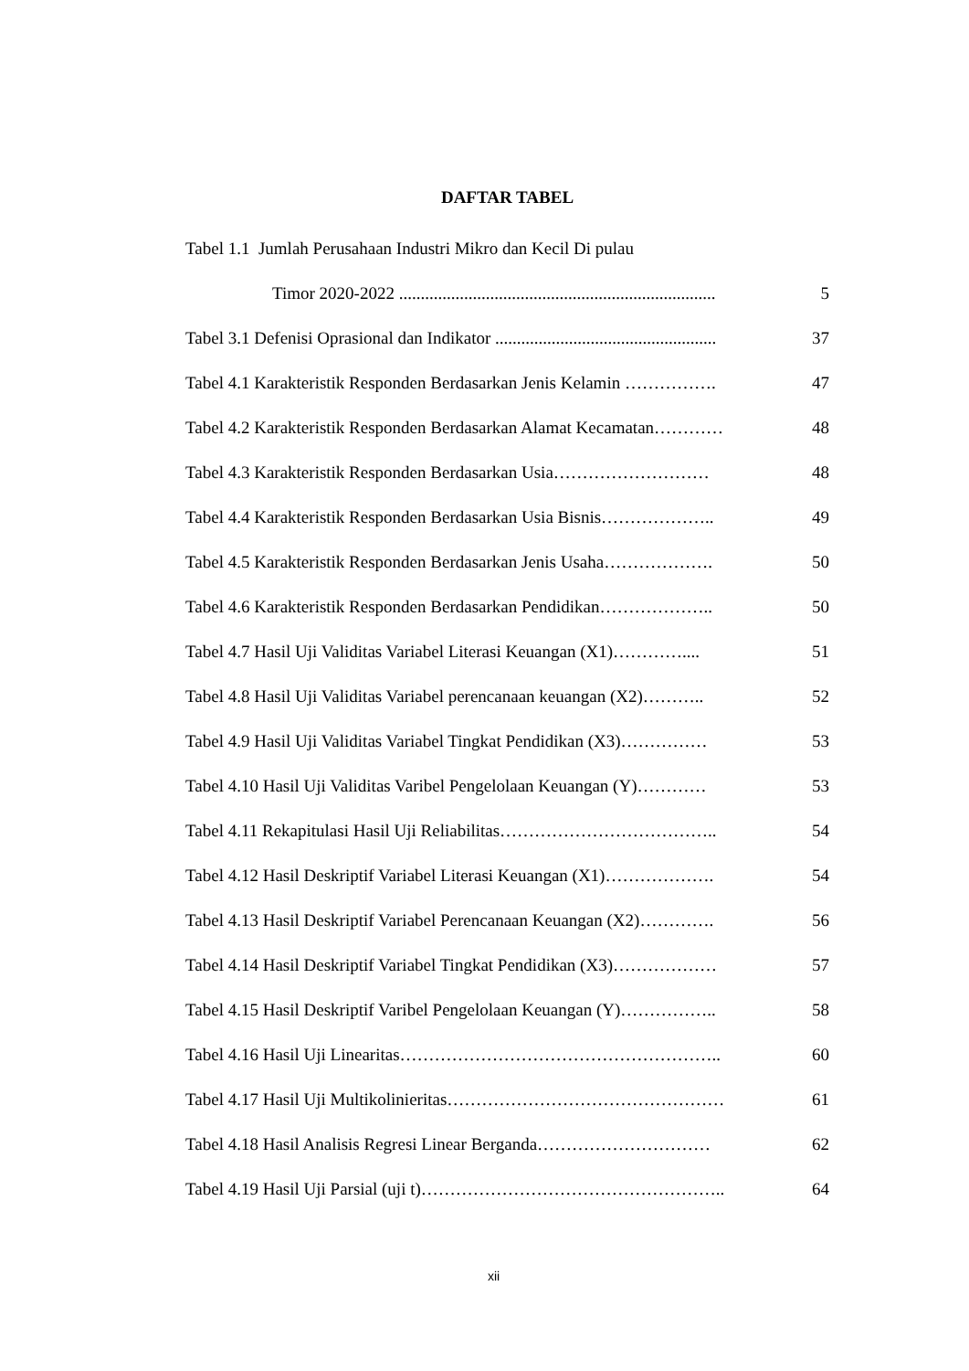DAFTAR TABEL
Tabel 1.1 Jumlah Perusahaan Industri Mikro dan Kecil Di pulau
Timor 2020-2022 ......................................................................... 5
Tabel 3.1 Defenisi Oprasional dan Indikator ................................................... 37
Tabel 4.1 Karakteristik Responden Berdasarkan Jenis Kelamin ……………. 47
Tabel 4.2 Karakteristik Responden Berdasarkan Alamat Kecamatan………… 48
Tabel 4.3 Karakteristik Responden Berdasarkan Usia……………………… 48
Tabel 4.4 Karakteristik Responden Berdasarkan Usia Bisnis……………….. 49
Tabel 4.5 Karakteristik Responden Berdasarkan Jenis Usaha………………. 50
Tabel 4.6 Karakteristik Responden Berdasarkan Pendidikan……………….. 50
Tabel 4.7 Hasil Uji Validitas Variabel Literasi Keuangan (X1)………….... 51
Tabel 4.8 Hasil Uji Validitas Variabel perencanaan keuangan (X2)……….. 52
Tabel 4.9 Hasil Uji Validitas Variabel Tingkat Pendidikan (X3)…………… 53
Tabel 4.10 Hasil Uji Validitas Varibel Pengelolaan Keuangan (Y)………… 53
Tabel 4.11 Rekapitulasi Hasil Uji Reliabilitas……………………………….. 54
Tabel 4.12 Hasil Deskriptif Variabel Literasi Keuangan (X1)………………. 54
Tabel 4.13 Hasil Deskriptif Variabel Perencanaan Keuangan (X2)…………. 56
Tabel 4.14 Hasil Deskriptif Variabel Tingkat Pendidikan (X3)……………… 57
Tabel 4.15 Hasil Deskriptif Varibel Pengelolaan Keuangan (Y)…………….. 58
Tabel 4.16 Hasil Uji Linearitas……………………………………………….. 60
Tabel 4.17 Hasil Uji Multikolinieritas………………………………………… 61
Tabel 4.18 Hasil Analisis Regresi Linear Berganda………………………… 62
Tabel 4.19 Hasil Uji Parsial (uji t)…………………………………………….. 64
xii